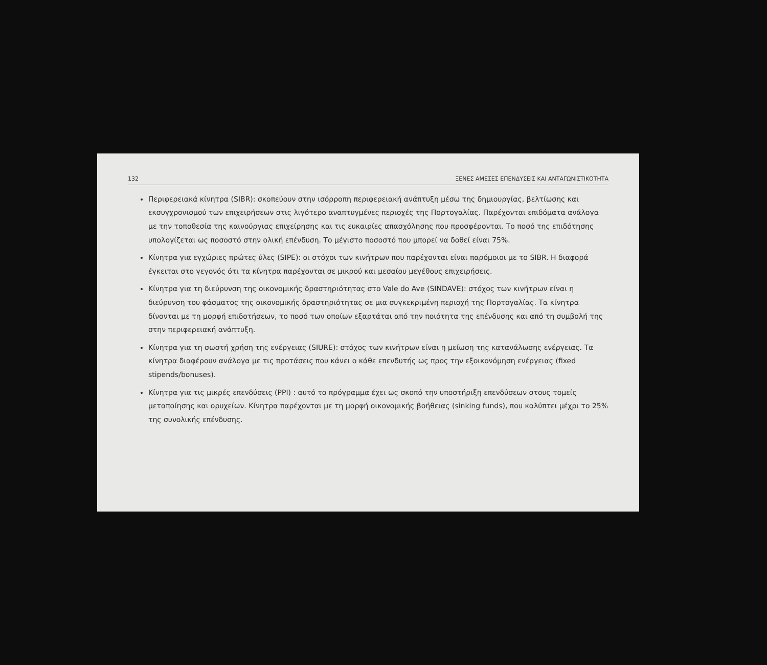132 ΞΕΝΕΣ ΑΜΕΣΕΣ ΕΠΕΝΔΥΣΕΙΣ ΚΑΙ ΑΝΤΑΓΩΝΙΣΤΙΚΟΤΗΤΑ
Περιφερειακά κίνητρα (SIBR): σκοπεύουν στην ισόρροπη περιφερειακή ανάπτυξη μέσω της δημιουργίας, βελτίωσης και εκσυγχρονισμού των επιχειρήσεων στις λιγότερο αναπτυγμένες περιοχές της Πορτογαλίας. Παρέχονται επιδόματα ανάλογα με την τοποθεσία της καινούργιας επιχείρησης και τις ευκαιρίες απασχόλησης που προσφέρονται. Το ποσό της επιδότησης υπολογίζεται ως ποσοστό στην ολική επένδυση. Το μέγιστο ποσοστό που μπορεί να δοθεί είναι 75%.
Κίνητρα για εγχώριες πρώτες ύλες (SIPE): οι στόχοι των κινήτρων που παρέχονται είναι παρόμοιοι με το SIBR. Η διαφορά έγκειται στο γεγονός ότι τα κίνητρα παρέχονται σε μικρού και μεσαίου μεγέθους επιχειρήσεις.
Κίνητρα για τη διεύρυνση της οικονομικής δραστηριότητας στο Vale do Ave (SINDAVE): στόχος των κινήτρων είναι η διεύρυνση του φάσματος της οικονομικής δραστηριότητας σε μια συγκεκριμένη περιοχή της Πορτογαλίας. Τα κίνητρα δίνονται με τη μορφή επιδοτήσεων, το ποσό των οποίων εξαρτάται από την ποιότητα της επένδυσης και από τη συμβολή της στην περιφερειακή ανάπτυξη.
Κίνητρα για τη σωστή χρήση της ενέργειας (SIURE): στόχος των κινήτρων είναι η μείωση της κατανάλωσης ενέργειας. Τα κίνητρα διαφέρουν ανάλογα με τις προτάσεις που κάνει ο κάθε επενδυτής ως προς την εξοικονόμηση ενέργειας (fixed stipends/bonuses).
Κίνητρα για τις μικρές επενδύσεις (PPI) : αυτό το πρόγραμμα έχει ως σκοπό την υποστήριξη επενδύσεων στους τομείς μεταποίησης και ορυχείων. Κίνητρα παρέχονται με τη μορφή οικονομικής βοήθειας (sinking funds), που καλύπτει μέχρι το 25% της συνολικής επένδυσης.